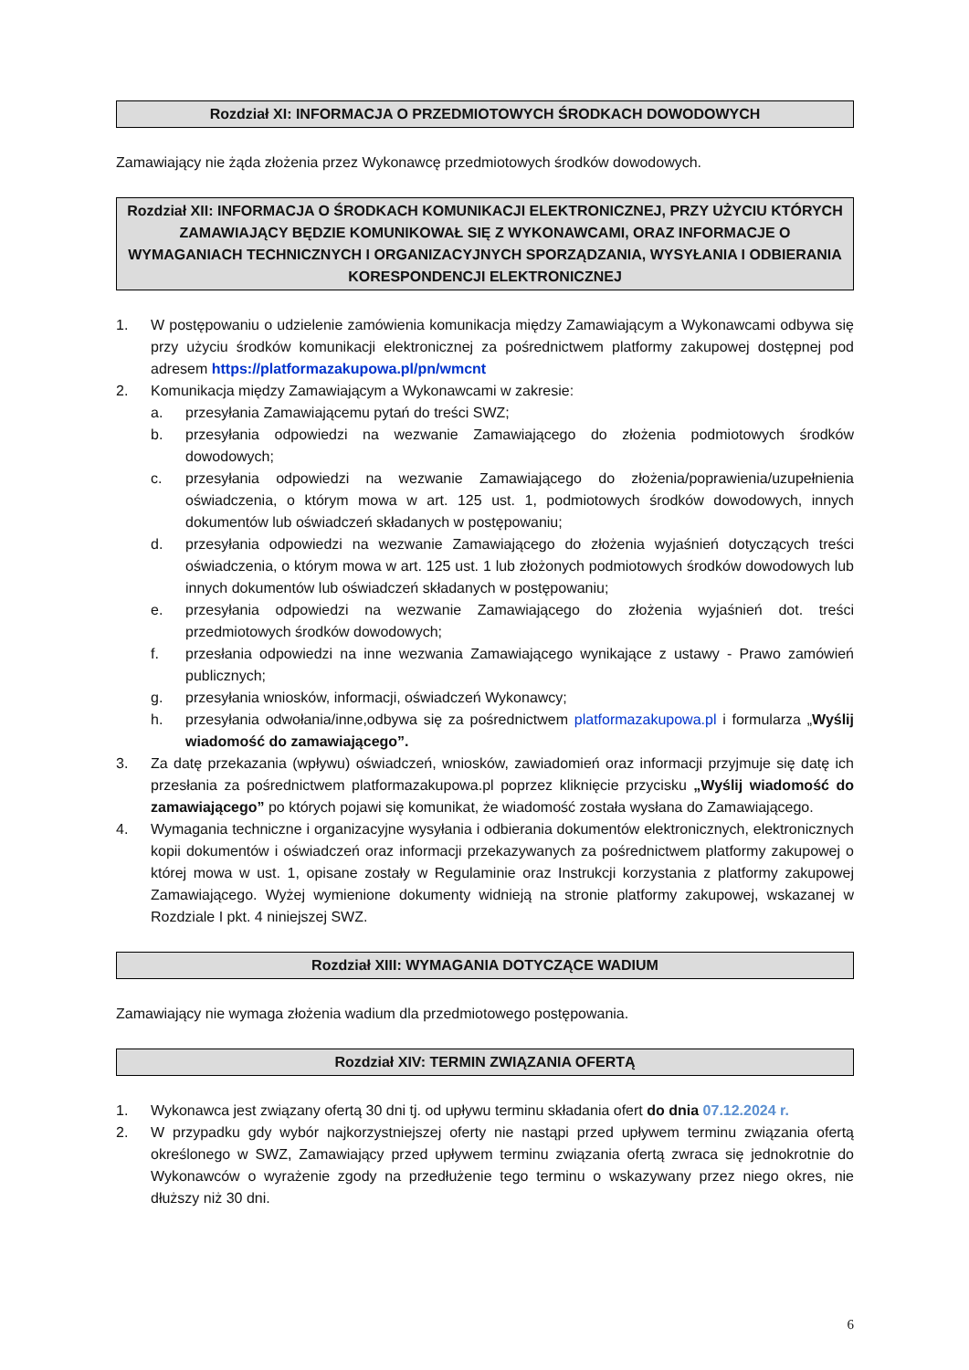Rozdział XI: INFORMACJA O PRZEDMIOTOWYCH ŚRODKACH DOWODOWYCH
Zamawiający nie żąda złożenia przez Wykonawcę przedmiotowych środków dowodowych.
Rozdział XII: INFORMACJA O ŚRODKACH KOMUNIKACJI ELEKTRONICZNEJ, PRZY UŻYCIU KTÓRYCH ZAMAWIAJĄCY BĘDZIE KOMUNIKOWAŁ SIĘ Z WYKONAWCAMI, ORAZ INFORMACJE O WYMAGANIACH TECHNICZNYCH I ORGANIZACYJNYCH SPORZĄDZANIA, WYSYŁANIA I ODBIERANIA KORESPONDENCJI ELEKTRONICZNEJ
1. W postępowaniu o udzielenie zamówienia komunikacja między Zamawiającym a Wykonawcami odbywa się przy użyciu środków komunikacji elektronicznej za pośrednictwem platformy zakupowej dostępnej pod adresem https://platformazakupowa.pl/pn/wmcnt
2. Komunikacja między Zamawiającym a Wykonawcami w zakresie:
a. przesyłania Zamawiającemu pytań do treści SWZ;
b. przesyłania odpowiedzi na wezwanie Zamawiającego do złożenia podmiotowych środków dowodowych;
c. przesyłania odpowiedzi na wezwanie Zamawiającego do złożenia/poprawienia/uzupełnienia oświadczenia, o którym mowa w art. 125 ust. 1, podmiotowych środków dowodowych, innych dokumentów lub oświadczeń składanych w postępowaniu;
d. przesyłania odpowiedzi na wezwanie Zamawiającego do złożenia wyjaśnień dotyczących treści oświadczenia, o którym mowa w art. 125 ust. 1 lub złożonych podmiotowych środków dowodowych lub innych dokumentów lub oświadczeń składanych w postępowaniu;
e. przesyłania odpowiedzi na wezwanie Zamawiającego do złożenia wyjaśnień dot. treści przedmiotowych środków dowodowych;
f. przesłania odpowiedzi na inne wezwania Zamawiającego wynikające z ustawy - Prawo zamówień publicznych;
g. przesyłania wniosków, informacji, oświadczeń Wykonawcy;
h. przesyłania odwołania/inne,odbywa się za pośrednictwem platformazakupowa.pl i formularza „Wyślij wiadomość do zamawiającego”.
3. Za datę przekazania (wpływu) oświadczeń, wniosków, zawiadomień oraz informacji przyjmuje się datę ich przesłania za pośrednictwem platformazakupowa.pl poprzez kliknięcie przycisku „Wyślij wiadomość do zamawiającego” po których pojawi się komunikat, że wiadomość została wysłana do Zamawiającego.
4. Wymagania techniczne i organizacyjne wysyłania i odbierania dokumentów elektronicznych, elektronicznych kopii dokumentów i oświadczeń oraz informacji przekazywanych za pośrednictwem platformy zakupowej o której mowa w ust. 1, opisane zostały w Regulaminie oraz Instrukcji korzystania z platformy zakupowej Zamawiającego. Wyżej wymienione dokumenty widnieją na stronie platformy zakupowej, wskazanej w Rozdziale I pkt. 4 niniejszej SWZ.
Rozdział XIII: WYMAGANIA DOTYCZĄCE WADIUM
Zamawiający nie wymaga złożenia wadium dla przedmiotowego postępowania.
Rozdział XIV: TERMIN ZWIĄZANIA OFERTĄ
1. Wykonawca jest związany ofertą 30 dni tj. od upływu terminu składania ofert do dnia 07.12.2024 r.
2. W przypadku gdy wybór najkorzystniejszej oferty nie nastąpi przed upływem terminu związania ofertą określonego w SWZ, Zamawiający przed upływem terminu związania ofertą zwraca się jednokrotnie do Wykonawców o wyrażenie zgody na przedłużenie tego terminu o wskazywany przez niego okres, nie dłuższy niż 30 dni.
6